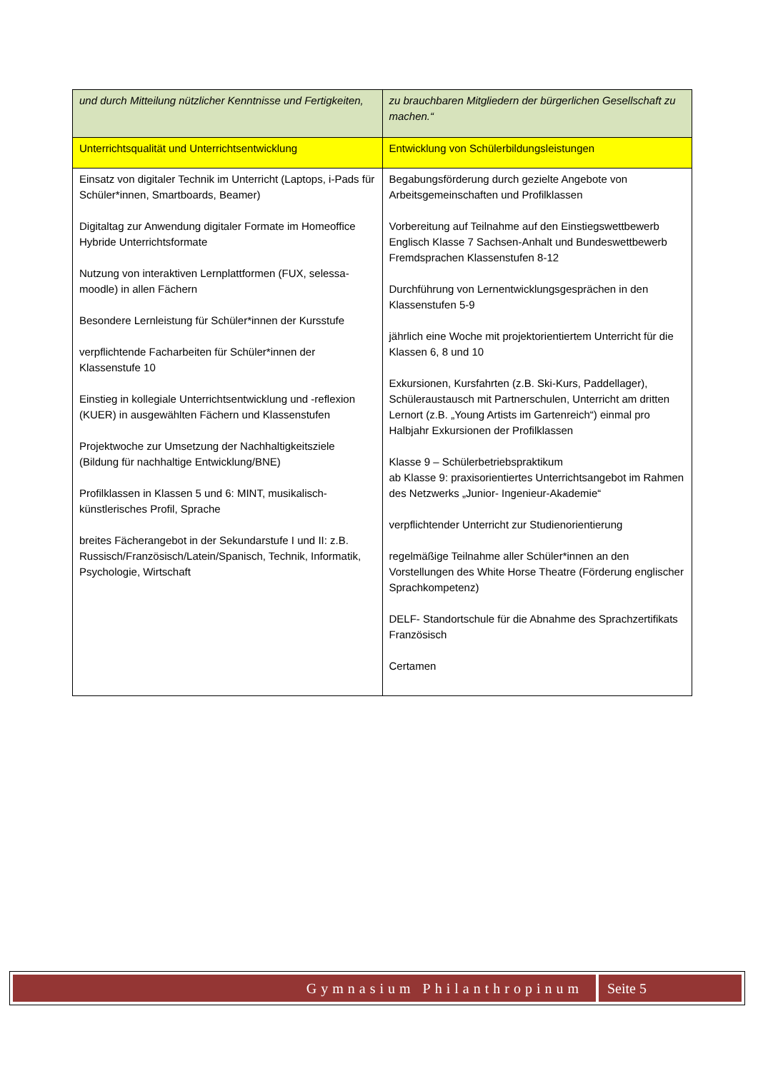| und durch Mitteilung nützlicher Kenntnisse und Fertigkeiten, | zu brauchbaren Mitgliedern der bürgerlichen Gesellschaft zu machen.“ |
| Unterrichtsqualität und Unterrichtsentwicklung | Entwicklung von Schülerbildungsleistungen |
| Einsatz von digitaler Technik im Unterricht (Laptops, i-Pads für Schüler*innen, Smartboards, Beamer) Digitaltag zur Anwendung digitaler Formate im Homeoffice Hybride Unterrichtsformate Nutzung von interaktiven Lernplattformen (FUX, selessa-moodle) in allen Fächern Besondere Lernleistung für Schüler*innen der Kursstufe verpflichtende Facharbeiten für Schüler*innen der Klassenstufe 10 Einstieg in kollegiale Unterrichtsentwicklung und -reflexion (KUER) in ausgewählten Fächern und Klassenstufen Projektwoche zur Umsetzung der Nachhaltigkeitsziele (Bildung für nachhaltige Entwicklung/BNE) Profilklassen in Klassen 5 und 6: MINT, musikalisch-künstlerisches Profil, Sprache breites Fächerangebot in der Sekundarstufe I und II: z.B. Russisch/Französisch/Latein/Spanisch, Technik, Informatik, Psychologie, Wirtschaft | Begabungsförderung durch gezielte Angebote von Arbeitsgemeinschaften und Profilklassen Vorbereitung auf Teilnahme auf den Einstiegswettbewerb Englisch Klasse 7 Sachsen-Anhalt und Bundeswettbewerb Fremdsprachen Klassenstufen 8-12 Durchführung von Lernentwicklungsgesprächen in den Klassenstufen 5-9 jährlich eine Woche mit projektorientiertem Unterricht für die Klassen 6, 8 und 10 Exkursionen, Kursfahrten (z.B. Ski-Kurs, Paddellager), Schüleraustausch mit Partnerschulen, Unterricht am dritten Lernort (z.B. „Young Artists im Gartenreich“) einmal pro Halbjahr Exkursionen der Profilklassen Klasse 9 – Schülerbetriebspraktikum ab Klasse 9: praxisorientiertes Unterrichtsangebot im Rahmen des Netzwerks „Junior- Ingenieur-Akademie“ verpflichtender Unterricht zur Studienorientierung regelmäßige Teilnahme aller Schüler*innen an den Vorstellungen des White Horse Theatre (Förderung englischer Sprachkompetenz) DELF- Standortschule für die Abnahme des Sprachzertifikats Französisch Certamen |
Gymnasium Philanthropinum Seite 5